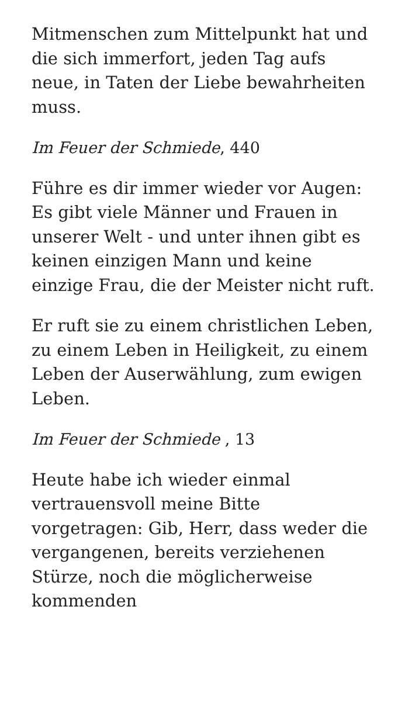Mitmenschen zum Mittelpunkt hat und die sich immerfort, jeden Tag aufs neue, in Taten der Liebe bewahrheiten muss.
Im Feuer der Schmiede, 440
Führe es dir immer wieder vor Augen: Es gibt viele Männer und Frauen in unserer Welt - und unter ihnen gibt es keinen einzigen Mann und keine einzige Frau, die der Meister nicht ruft.
Er ruft sie zu einem christlichen Leben, zu einem Leben in Heiligkeit, zu einem Leben der Auserwählung, zum ewigen Leben.
Im Feuer der Schmiede , 13
Heute habe ich wieder einmal vertrauensvoll meine Bitte vorgetragen: Gib, Herr, dass weder die vergangenen, bereits verziehenen Stürze, noch die möglicherweise kommenden